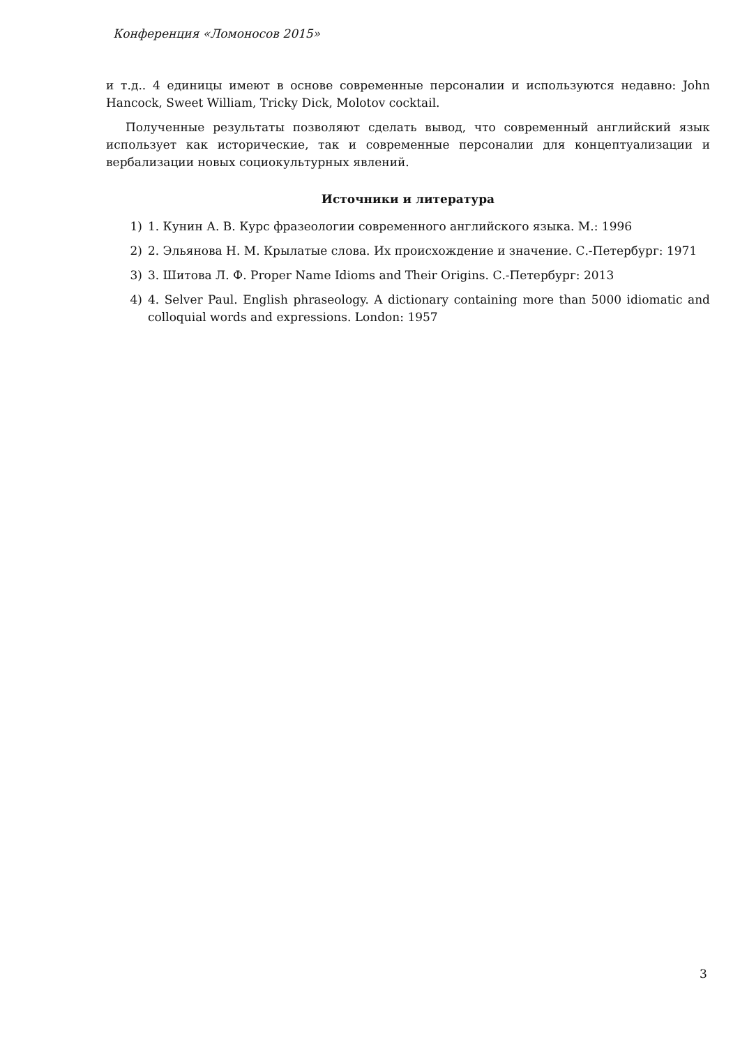Конференция «Ломоносов 2015»
и т.д.. 4 единицы имеют в основе современные персоналии и используются недавно: John Hancock, Sweet William, Tricky Dick, Molotov cocktail.
Полученные результаты позволяют сделать вывод, что современный английский язык использует как исторические, так и современные персоналии для концептуализации и вербализации новых социокультурных явлений.
Источники и литература
1) 1. Кунин А. В. Курс фразеологии современного английского языка. М.: 1996
2) 2. Эльянова Н. М. Крылатые слова. Их происхождение и значение. С.-Петербург: 1971
3) 3. Шитова Л. Ф. Proper Name Idioms and Their Origins. С.-Петербург: 2013
4) 4. Selver Paul. English phraseology. A dictionary containing more than 5000 idiomatic and colloquial words and expressions. London: 1957
3